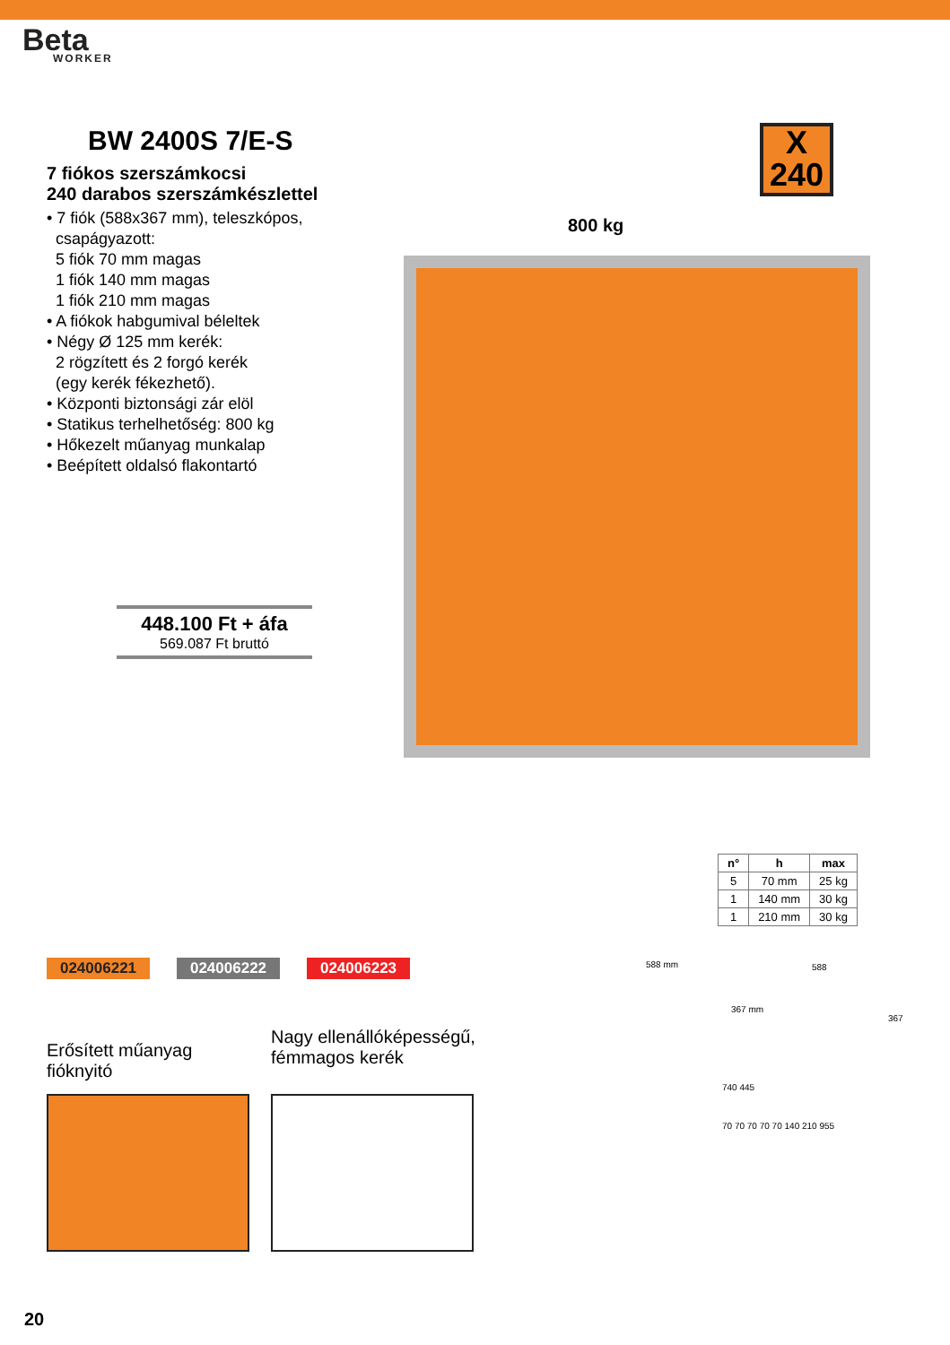Beta
WORKER
BW 2400S 7/E-S
7 fiókos szerszámkocsi
240 darabos szerszámkészlettel
• 7 fiók (588x367 mm), teleszkópos,
csapágyazott:
5 fiók 70 mm magas
1 fiók 140 mm magas
1 fiók 210 mm magas
• A fiókok habgumival béleltek
• Négy Ø 125 mm kerék:
2 rögzített és 2 forgó kerék
(egy kerék fékezhető).
• Központi biztonsági zár elöl
• Statikus terhelhetőség: 800 kg
• Hőkezelt műanyag munkalap
• Beépített oldalsó flakontartó
448.100 Ft + áfa
569.087 Ft bruttó
X
240
800 kg
| n° | h | max |
| --- | --- | --- |
| 5 | 70 mm | 25 kg |
| 1 | 140 mm | 30 kg |
| 1 | 210 mm | 30 kg |
024006221 024006222 024006223 588 mm
367 mm
588
367
740 445
70 70 70 70 70 140 210 955
Erősített műanyag fióknyitó
Nagy ellenállóképességű, fémmagos kerék
20